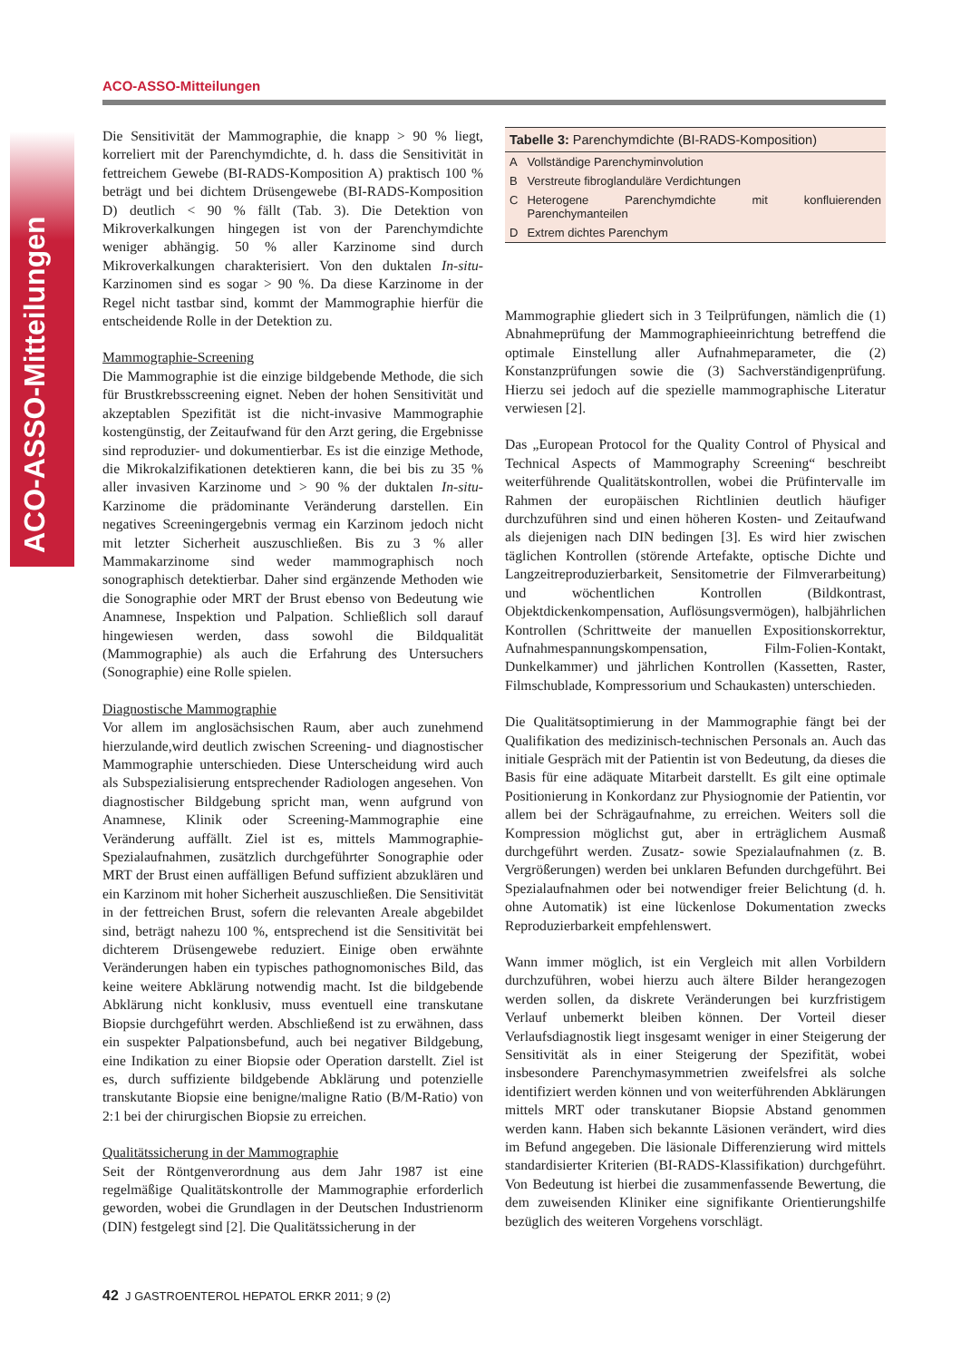ACO-ASSO-Mitteilungen
Die Sensitivität der Mammographie, die knapp > 90 % liegt, korreliert mit der Parenchymdichte, d. h. dass die Sensitivität in fettreichem Gewebe (BI-RADS-Komposition A) praktisch 100 % beträgt und bei dichtem Drüsengewebe (BI-RADS-Komposition D) deutlich < 90 % fällt (Tab. 3). Die Detektion von Mikroverkalkungen hingegen ist von der Parenchymdichte weniger abhängig. 50 % aller Karzinome sind durch Mikroverkalkungen charakterisiert. Von den duktalen In-situ-Karzinomen sind es sogar > 90 %. Da diese Karzinome in der Regel nicht tastbar sind, kommt der Mammographie hierfür die entscheidende Rolle in der Detektion zu.
Mammographie-Screening
Die Mammographie ist die einzige bildgebende Methode, die sich für Brustkrebsscreening eignet. Neben der hohen Sensitivität und akzeptablen Spezifität ist die nicht-invasive Mammographie kostengünstig, der Zeitaufwand für den Arzt gering, die Ergebnisse sind reproduzier- und dokumentierbar. Es ist die einzige Methode, die Mikrokalzifikationen detektieren kann, die bei bis zu 35 % aller invasiven Karzinome und > 90 % der duktalen In-situ-Karzinome die prädominante Veränderung darstellen. Ein negatives Screeningergebnis vermag ein Karzinom jedoch nicht mit letzter Sicherheit auszuschließen. Bis zu 3 % aller Mammakarzinome sind weder mammographisch noch sonographisch detektierbar. Daher sind ergänzende Methoden wie die Sonographie oder MRT der Brust ebenso von Bedeutung wie Anamnese, Inspektion und Palpation. Schließlich soll darauf hingewiesen werden, dass sowohl die Bildqualität (Mammographie) als auch die Erfahrung des Untersuchers (Sonographie) eine Rolle spielen.
Diagnostische Mammographie
Vor allem im anglosächsischen Raum, aber auch zunehmend hierzulande,wird deutlich zwischen Screening- und diagnostischer Mammographie unterschieden. Diese Unterscheidung wird auch als Subspezialisierung entsprechender Radiologen angesehen. Von diagnostischer Bildgebung spricht man, wenn aufgrund von Anamnese, Klinik oder Screening-Mammographie eine Veränderung auffällt. Ziel ist es, mittels Mammographie-Spezialaufnahmen, zusätzlich durchgeführter Sonographie oder MRT der Brust einen auffälligen Befund suffizient abzuklären und ein Karzinom mit hoher Sicherheit auszuschließen. Die Sensitivität in der fettreichen Brust, sofern die relevanten Areale abgebildet sind, beträgt nahezu 100 %, entsprechend ist die Sensitivität bei dichterem Drüsengewebe reduziert. Einige oben erwähnte Veränderungen haben ein typisches pathognomonisches Bild, das keine weitere Abklärung notwendig macht. Ist die bildgebende Abklärung nicht konklusiv, muss eventuell eine transkutane Biopsie durchgeführt werden. Abschließend ist zu erwähnen, dass ein suspekter Palpationsbefund, auch bei negativer Bildgebung, eine Indikation zu einer Biopsie oder Operation darstellt. Ziel ist es, durch suffiziente bildgebende Abklärung und potenzielle transkutante Biopsie eine benigne/maligne Ratio (B/M-Ratio) von 2:1 bei der chirurgischen Biopsie zu erreichen.
Qualitätssicherung in der Mammographie
Seit der Röntgenverordnung aus dem Jahr 1987 ist eine regelmäßige Qualitätskontrolle der Mammographie erforderlich geworden, wobei die Grundlagen in der Deutschen Industrienorm (DIN) festgelegt sind [2]. Die Qualitätssicherung in der
| Tabelle 3: Parenchymdichte (BI-RADS-Komposition) | |
| --- | --- |
| A | Vollständige Parenchyminvolution |
| B | Verstreute fibroglanduläre Verdichtungen |
| C | Heterogene Parenchymdichte mit konfluierenden Parenchymanteilen |
| D | Extrem dichtes Parenchym |
Mammographie gliedert sich in 3 Teilprüfungen, nämlich die (1) Abnahmeprüfung der Mammographieeinrichtung betreffend die optimale Einstellung aller Aufnahmeparameter, die (2) Konstanzprüfungen sowie die (3) Sachverständigenprüfung. Hierzu sei jedoch auf die spezielle mammographische Literatur verwiesen [2].
Das „European Protocol for the Quality Control of Physical and Technical Aspects of Mammography Screening“ beschreibt weiterführende Qualitätskontrollen, wobei die Prüfintervalle im Rahmen der europäischen Richtlinien deutlich häufiger durchzuführen sind und einen höheren Kosten- und Zeitaufwand als diejenigen nach DIN bedingen [3]. Es wird hier zwischen täglichen Kontrollen (störende Artefakte, optische Dichte und Langzeitreproduzierbarkeit, Sensitometrie der Filmverarbeitung) und wöchentlichen Kontrollen (Bildkontrast, Objektdickenkompensation, Auflösungsvermögen), halbjährlichen Kontrollen (Schrittweite der manuellen Expositionskorrektur, Aufnahmespannungskompensation, Film-Folien-Kontakt, Dunkelkammer) und jährlichen Kontrollen (Kassetten, Raster, Filmschublade, Kompressorium und Schaukasten) unterschieden.
Die Qualitätsoptimierung in der Mammographie fängt bei der Qualifikation des medizinisch-technischen Personals an. Auch das initiale Gespräch mit der Patientin ist von Bedeutung, da dieses die Basis für eine adäquate Mitarbeit darstellt. Es gilt eine optimale Positionierung in Konkordanz zur Physiognomie der Patientin, vor allem bei der Schrägaufnahme, zu erreichen. Weiters soll die Kompression möglichst gut, aber in erträglichem Ausmaß durchgeführt werden. Zusatz- sowie Spezialaufnahmen (z. B. Vergrößerungen) werden bei unklaren Befunden durchgeführt. Bei Spezialaufnahmen oder bei notwendiger freier Belichtung (d. h. ohne Automatik) ist eine lückenlose Dokumentation zwecks Reproduzierbarkeit empfehlenswert.
Wann immer möglich, ist ein Vergleich mit allen Vorbildern durchzuführen, wobei hierzu auch ältere Bilder herangezogen werden sollen, da diskrete Veränderungen bei kurzfristigem Verlauf unbemerkt bleiben können. Der Vorteil dieser Verlaufsdiagnostik liegt insgesamt weniger in einer Steigerung der Sensitivität als in einer Steigerung der Spezifität, wobei insbesondere Parenchymasymmetrien zweifelsfrei als solche identifiziert werden können und von weiterführenden Abklärungen mittels MRT oder transkutaner Biopsie Abstand genommen werden kann. Haben sich bekannte Läsionen verändert, wird dies im Befund angegeben. Die läsionale Differenzierung wird mittels standardisierter Kriterien (BI-RADS-Klassifikation) durchgeführt. Von Bedeutung ist hierbei die zusammenfassende Bewertung, die dem zuweisenden Kliniker eine signifikante Orientierungshilfe bezüglich des weiteren Vorgehens vorschlägt.
42 J GASTROENTEROL HEPATOL ERKR 2011; 9 (2)
ACO-ASSO-Mitteilungen